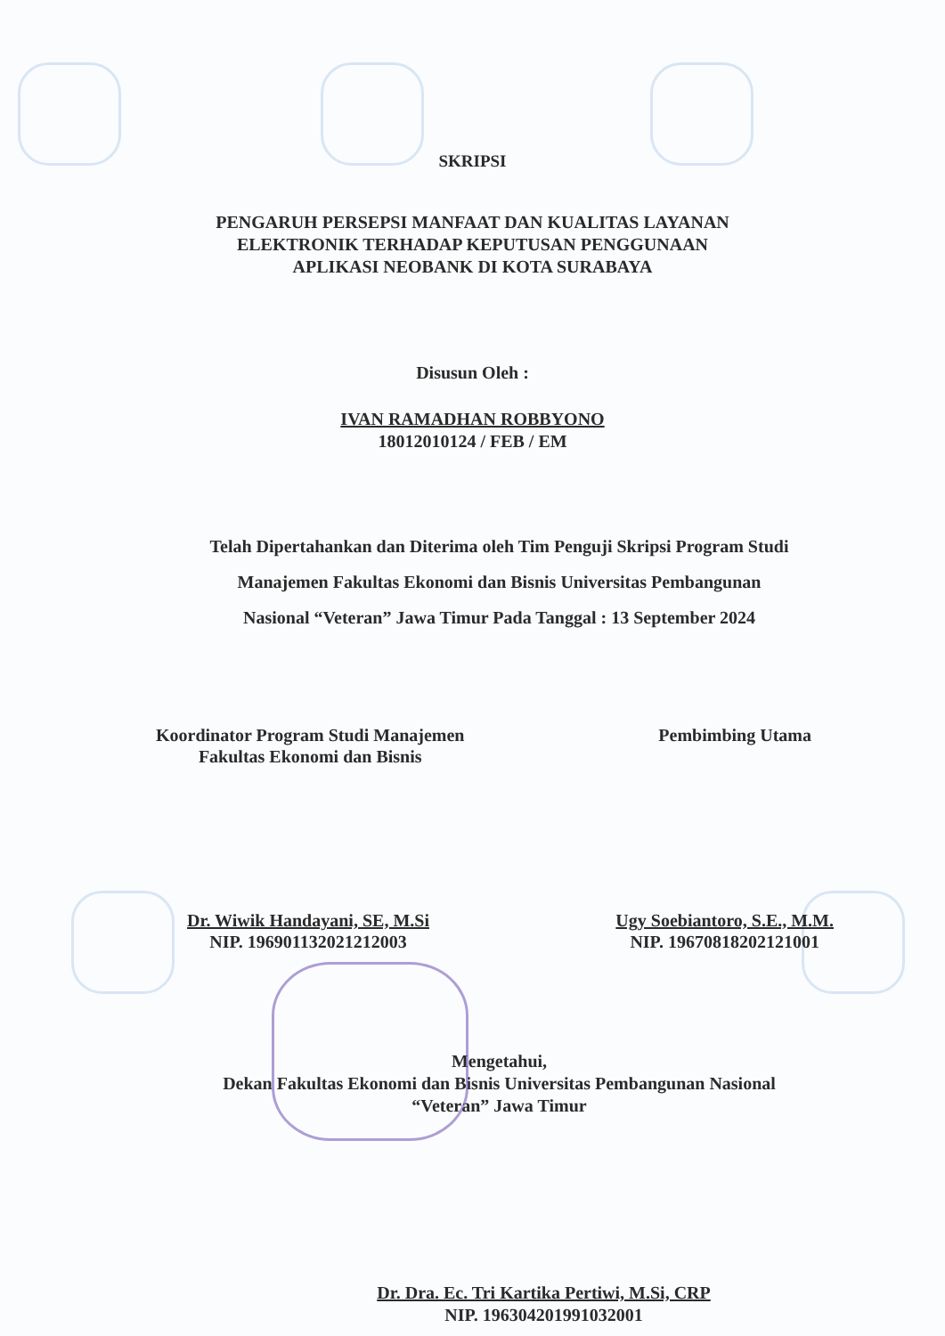SKRIPSI
PENGARUH PERSEPSI MANFAAT DAN KUALITAS LAYANAN
ELEKTRONIK TERHADAP KEPUTUSAN PENGGUNAAN
APLIKASI NEOBANK DI KOTA SURABAYA
Disusun Oleh :
IVAN RAMADHAN ROBBYONO
18012010124 / FEB / EM
Telah Dipertahankan dan Diterima oleh Tim Penguji Skripsi Program Studi
Manajemen Fakultas Ekonomi dan Bisnis Universitas Pembangunan
Nasional “Veteran” Jawa Timur Pada Tanggal : 13 September 2024
Koordinator Program Studi Manajemen
Fakultas Ekonomi dan Bisnis
Pembimbing Utama
Dr. Wiwik Handayani, SE, M.Si
NIP. 196901132021212003
Ugy Soebiantoro, S.E., M.M.
NIP. 19670818202121001
Mengetahui,
Dekan Fakultas Ekonomi dan Bisnis Universitas Pembangunan Nasional
“Veteran” Jawa Timur
Dr. Dra. Ec. Tri Kartika Pertiwi, M.Si, CRP
NIP. 196304201991032001